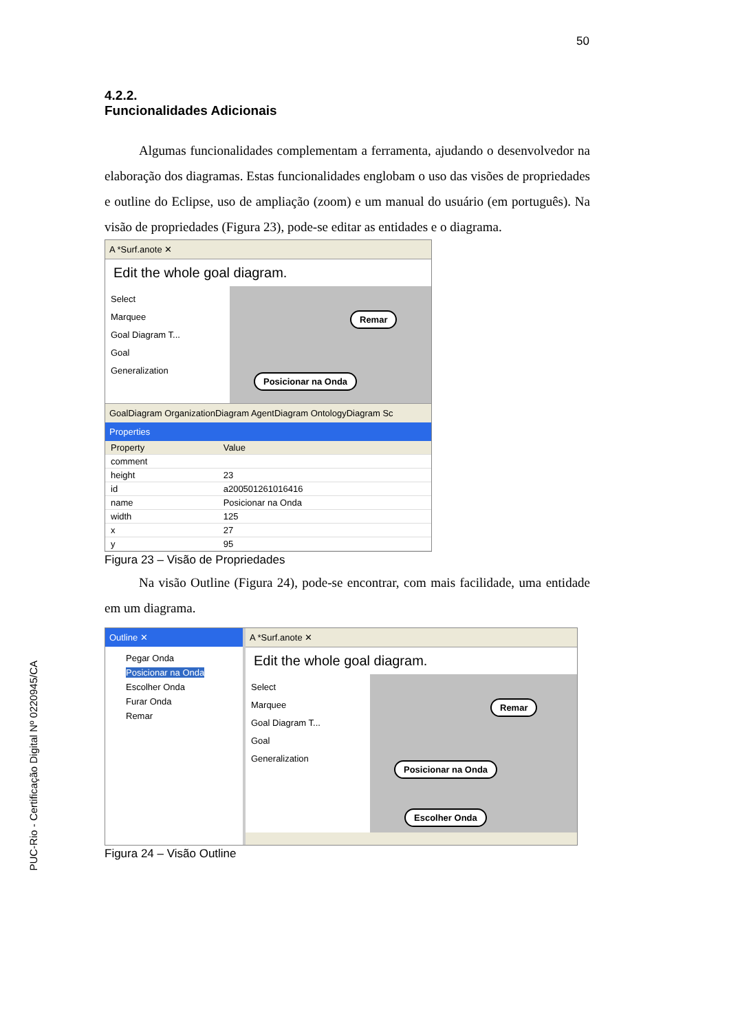50
PUC-Rio - Certificação Digital Nº 0220945/CA
4.2.2.
Funcionalidades Adicionais
Algumas funcionalidades complementam a ferramenta, ajudando o desenvolvedor na elaboração dos diagramas. Estas funcionalidades englobam o uso das visões de propriedades e outline do Eclipse, uso de ampliação (zoom) e um manual do usuário (em português). Na visão de propriedades (Figura 23), pode-se editar as entidades e o diagrama.
A *Surf.anote ✕
Edit the whole goal diagram.
Select
Marquee
Goal Diagram T...
Goal
Generalization
Remar
Posicionar na Onda
GoalDiagram OrganizationDiagram AgentDiagram OntologyDiagram Sc
Properties
| Property | Value |
| --- | --- |
| comment | |
| height | 23 |
| id | a200501261016416 |
| name | Posicionar na Onda |
| width | 125 |
| x | 27 |
| y | 95 |
Figura 23 – Visão de Propriedades
Na visão Outline (Figura 24), pode-se encontrar, com mais facilidade, uma entidade em um diagrama.
Outline ✕
Pegar Onda
Posicionar na Onda
Escolher Onda
Furar Onda
Remar
A *Surf.anote ✕
Edit the whole goal diagram.
Select
Marquee
Goal Diagram T...
Goal
Generalization
Remar
Posicionar na Onda
Escolher Onda
Figura 24 – Visão Outline